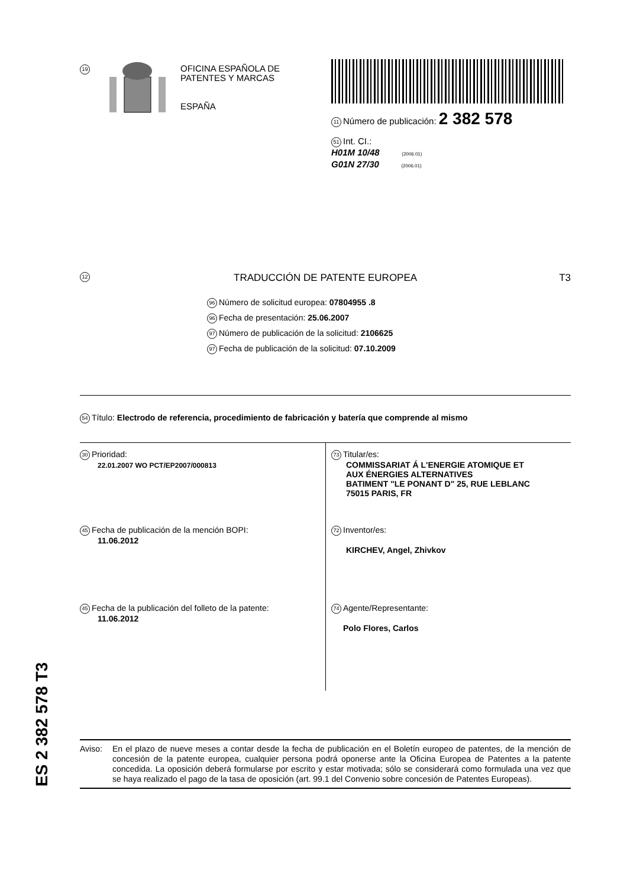19
OFICINA ESPAÑOLA DE
PATENTES Y MARCAS
ESPAÑA
11 Número de publicación: 2 382 578
51 Int. CI.:
H01M 10/48 (2006.01)
G01N 27/30 (2006.01)
12 TRADUCCIÓN DE PATENTE EUROPEA T3
96 Número de solicitud europea: 07804955 .8
96 Fecha de presentación: 25.06.2007
97 Número de publicación de la solicitud: 2106625
97 Fecha de publicación de la solicitud: 07.10.2009
54 Título: Electrodo de referencia, procedimiento de fabricación y batería que comprende al mismo
30 Prioridad:
22.01.2007 WO PCT/EP2007/000813
73 Titular/es:
COMMISSARIAT Á L'ENERGIE ATOMIQUE ET
AUX ÉNERGIES ALTERNATIVES
BATIMENT "LE PONANT D" 25, RUE LEBLANC
75015 PARIS, FR
45 Fecha de publicación de la mención BOPI:
11.06.2012
72 Inventor/es:
KIRCHEV, Angel, Zhivkov
45 Fecha de la publicación del folleto de la patente:
11.06.2012
74 Agente/Representante:
Polo Flores, Carlos
ES 2 382 578 T3
Aviso: En el plazo de nueve meses a contar desde la fecha de publicación en el Boletín europeo de patentes, de la mención de concesión de la patente europea, cualquier persona podrá oponerse ante la Oficina Europea de Patentes a la patente concedida. La oposición deberá formularse por escrito y estar motivada; sólo se considerará como formulada una vez que se haya realizado el pago de la tasa de oposición (art. 99.1 del Convenio sobre concesión de Patentes Europeas).